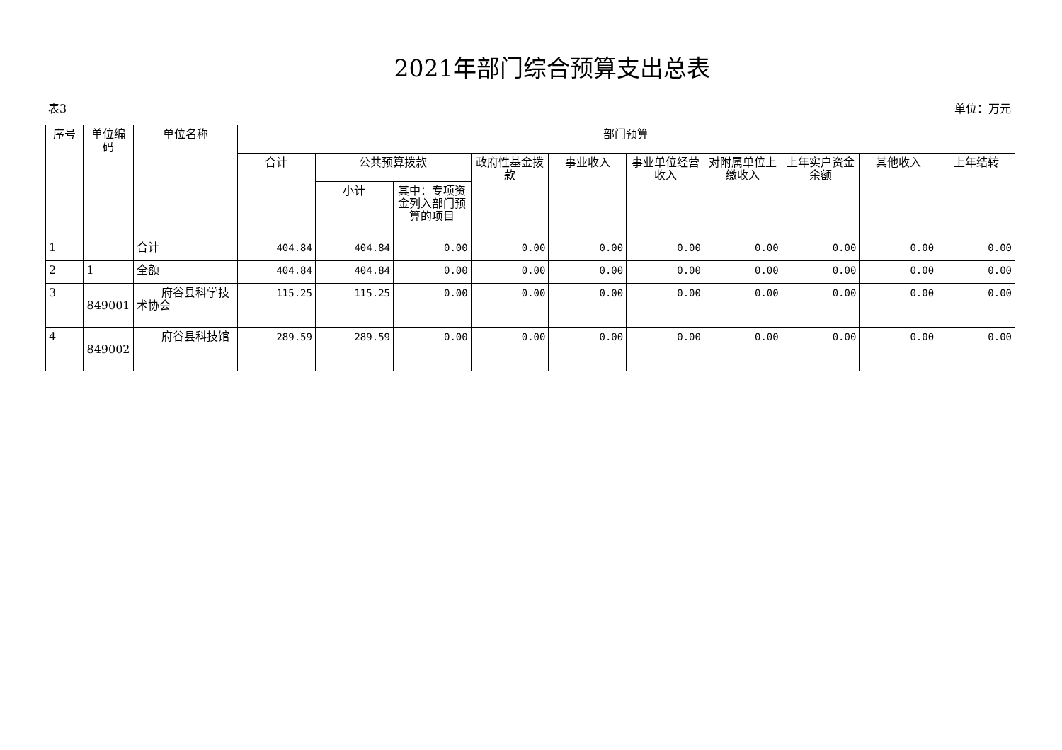2021年部门综合预算支出总表
表3 单位：万元
| 序号 | 单位编码 | 单位名称 | 部门预算 | | | | | | | | | |
| --- | --- | --- | --- | --- | --- | --- | --- | --- | --- | --- | --- | --- |
| | | | 合计 | 公共预算拨款 | | 政府性基金拨款 | 事业收入 | 事业单位经营收入 | 对附属单位上缴收入 | 上年实户资金余额 | 其他收入 | 上年结转 |
| | | | | 小计 | 其中：专项资金列入部门预算的项目 | | | | | | | |
| 1 | | 合计 | 404.84 | 404.84 | 0.00 | 0.00 | 0.00 | 0.00 | 0.00 | 0.00 | 0.00 | 0.00 |
| 2 | 1 | 全额 | 404.84 | 404.84 | 0.00 | 0.00 | 0.00 | 0.00 | 0.00 | 0.00 | 0.00 | 0.00 |
| 3 | 849001 | 府谷县科学技术协会 | 115.25 | 115.25 | 0.00 | 0.00 | 0.00 | 0.00 | 0.00 | 0.00 | 0.00 | 0.00 |
| 4 | 849002 | 府谷县科技馆 | 289.59 | 289.59 | 0.00 | 0.00 | 0.00 | 0.00 | 0.00 | 0.00 | 0.00 | 0.00 |